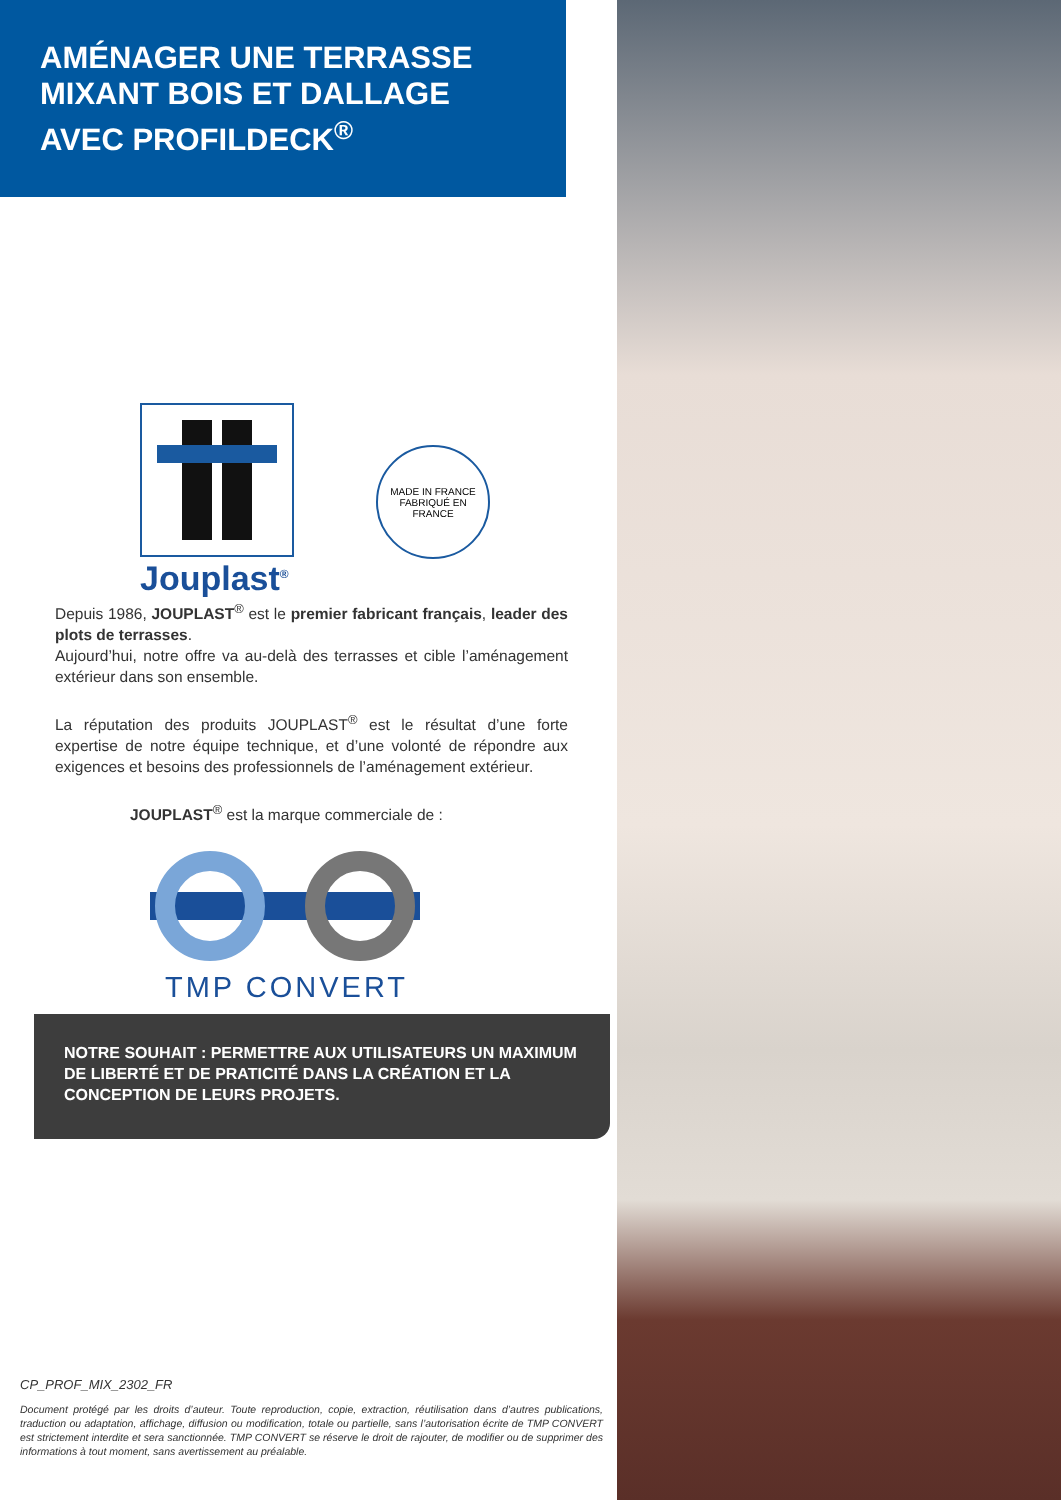AMÉNAGER UNE TERRASSE
MIXANT BOIS ET DALLAGE
AVEC PROFILDECK<sup>®</sup>
MADE IN FRANCE
FABRIQUÉ EN FRANCE
Jouplast<sup>®</sup>
Depuis 1986, JOUPLAST<sup>®</sup> est le premier fabricant français, leader des plots de terrasses.
Aujourd’hui, notre offre va au-delà des terrasses et cible l’aménagement extérieur dans son ensemble.
La réputation des produits JOUPLAST<sup>®</sup> est le résultat d’une forte expertise de notre équipe technique, et d’une volonté de répondre aux exigences et besoins des professionnels de l’aménagement extérieur.
JOUPLAST<sup>®</sup> est la marque commerciale de :
TMP CONVERT
NOTRE SOUHAIT : PERMETTRE AUX UTILISATEURS UN MAXIMUM DE LIBERTÉ ET DE PRATICITÉ DANS LA CRÉATION ET LA CONCEPTION DE LEURS PROJETS.
CP_PROF_MIX_2302_FR
Document protégé par les droits d’auteur. Toute reproduction, copie, extraction, réutilisation dans d’autres publications, traduction ou adaptation, affichage, diffusion ou modification, totale ou partielle, sans l’autorisation écrite de TMP CONVERT est strictement interdite et sera sanctionnée. TMP CONVERT se réserve le droit de rajouter, de modifier ou de supprimer des informations à tout moment, sans avertissement au préalable.